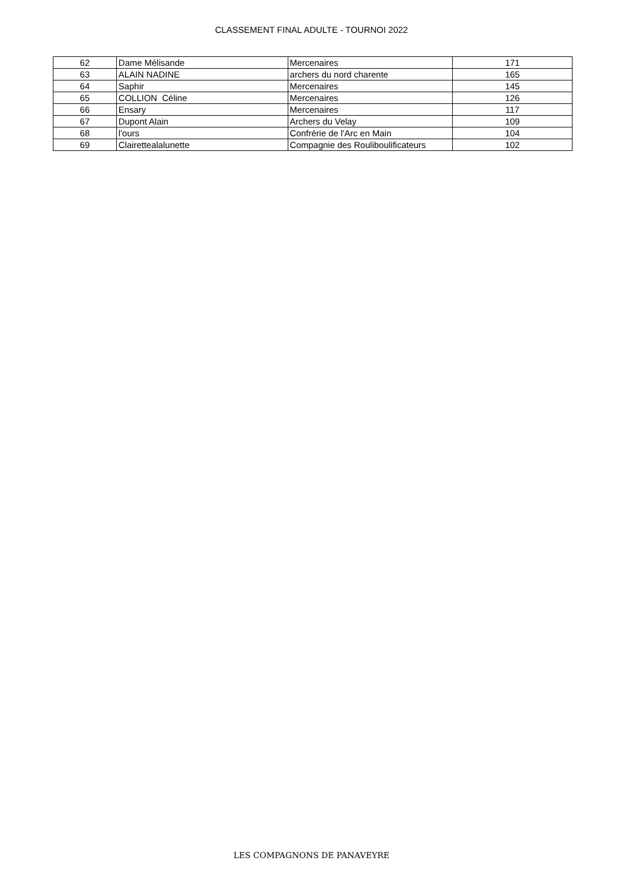CLASSEMENT FINAL ADULTE - TOURNOI 2022
| 62 | Dame Mélisande | Mercenaires | 171 |
| 63 | ALAIN NADINE | archers du nord charente | 165 |
| 64 | Saphir | Mercenaires | 145 |
| 65 | COLLION Céline | Mercenaires | 126 |
| 66 | Ensary | Mercenaires | 117 |
| 67 | Dupont Alain | Archers du Velay | 109 |
| 68 | l'ours | Confrérie de l'Arc en Main | 104 |
| 69 | Clairettealalunette | Compagnie des Rouliboulificateurs | 102 |
LES COMPAGNONS DE PANAVEYRE